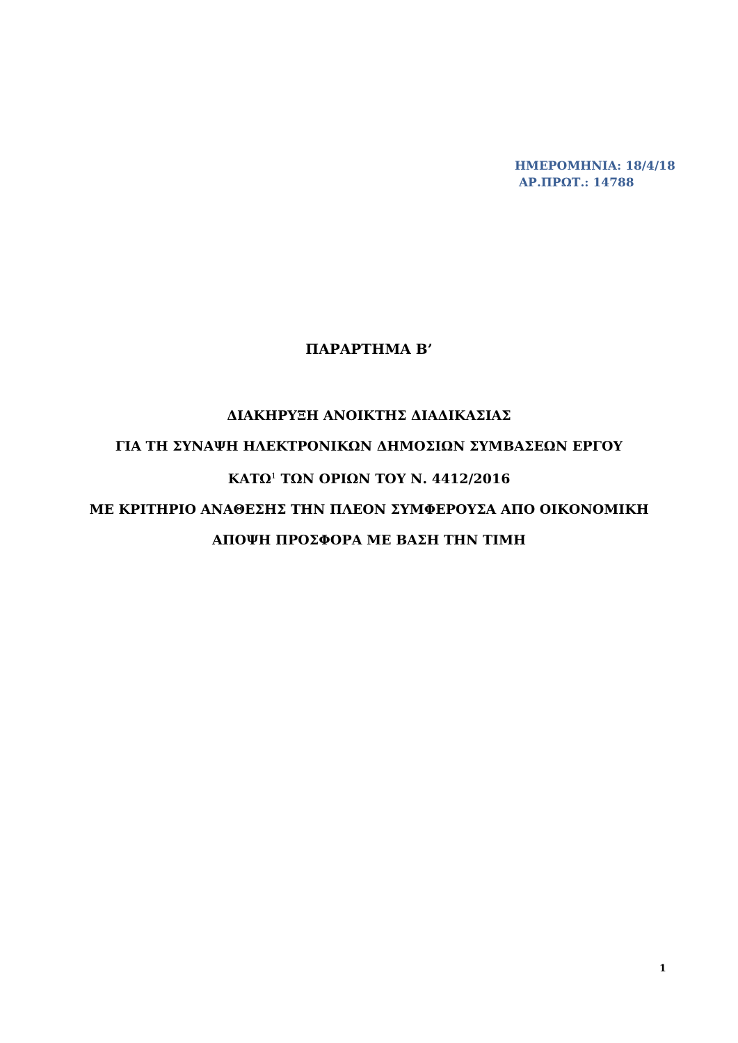ΗΜΕΡΟΜΗΝΙΑ: 18/4/18
ΑΡ.ΠΡΩΤ.: 14788
ΠΑΡΑΡΤΗΜΑ Β’
ΔΙΑΚΗΡΥΞΗ ΑΝΟΙΚΤΗΣ ΔΙΑΔΙΚΑΣΙΑΣ
ΓΙΑ ΤΗ ΣΥΝΑΨΗ ΗΛΕΚΤΡΟΝΙΚΩΝ ΔΗΜΟΣΙΩΝ ΣΥΜΒΑΣΕΩΝ ΕΡΓΟΥ
ΚΑΤΩ<sup>1</sup> ΤΩΝ ΟΡΙΩΝ ΤΟΥ Ν. 4412/2016
ΜΕ ΚΡΙΤΗΡΙΟ ΑΝΑΘΕΣΗΣ ΤΗΝ ΠΛΕΟΝ ΣΥΜΦΕΡΟΥΣΑ ΑΠΟ ΟΙΚΟΝΟΜΙΚΗ
ΑΠΟΨΗ ΠΡΟΣΦΟΡΑ ΜΕ ΒΑΣΗ ΤΗΝ ΤΙΜΗ
1